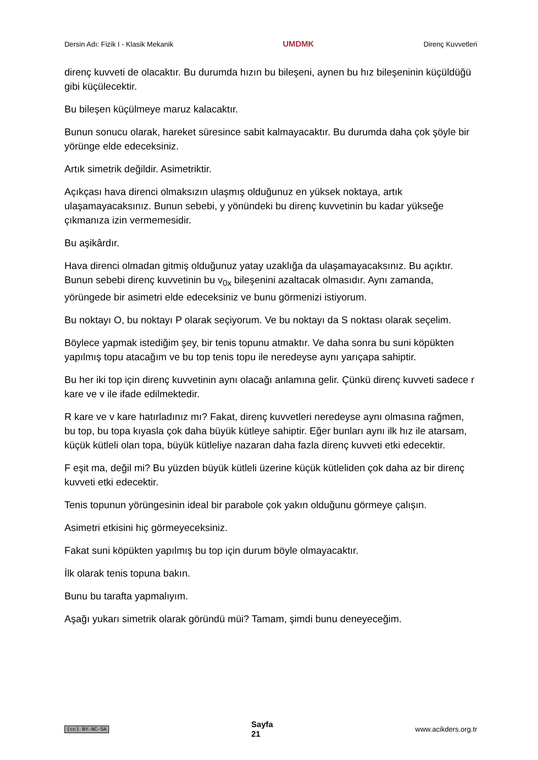Dersin Adı: Fizik I - Klasik Mekanik UMDMK Direnç Kuvvetleri
direnç kuvveti de olacaktır. Bu durumda hızın bu bileşeni, aynen bu hız bileşeninin küçüldüğü gibi küçülecektir.
Bu bileşen küçülmeye maruz kalacaktır.
Bunun sonucu olarak, hareket süresince sabit kalmayacaktır. Bu durumda daha çok şöyle bir yörünge elde edeceksiniz.
Artık simetrik değildir. Asimetriktir.
Açıkçası hava direnci olmaksızın ulaşmış olduğunuz en yüksek noktaya, artık ulaşamayacaksınız. Bunun sebebi, y yönündeki bu direnç kuvvetinin bu kadar yükseğe çıkmanıza izin vermemesidir.
Bu aşikârdır.
Hava direnci olmadan gitmiş olduğunuz yatay uzaklığa da ulaşamayacaksınız. Bu açıktır. Bunun sebebi direnç kuvvetinin bu v<sub>0x</sub> bileşenini azaltacak olmasıdır. Aynı zamanda, yörüngede bir asimetri elde edeceksiniz ve bunu görmenizi istiyorum.
Bu noktayı O, bu noktayı P olarak seçiyorum. Ve bu noktayı da S noktası olarak seçelim.
Böylece yapmak istediğim şey, bir tenis topunu atmaktır. Ve daha sonra bu suni köpükten yapılmış topu atacağım ve bu top tenis topu ile neredeyse aynı yarıçapa sahiptir.
Bu her iki top için direnç kuvvetinin aynı olacağı anlamına gelir. Çünkü direnç kuvveti sadece r kare ve v ile ifade edilmektedir.
R kare ve v kare hatırladınız mı? Fakat, direnç kuvvetleri neredeyse aynı olmasına rağmen, bu top, bu topa kıyasla çok daha büyük kütleye sahiptir. Eğer bunları aynı ilk hız ile atarsam, küçük kütleli olan topa, büyük kütleliye nazaran daha fazla direnç kuvveti etki edecektir.
F eşit ma, değil mi? Bu yüzden büyük kütleli üzerine küçük kütleliden çok daha az bir direnç kuvveti etki edecektir.
Tenis topunun yörüngesinin ideal bir parabole çok yakın olduğunu görmeye çalışın.
Asimetri etkisini hiç görmeyeceksiniz.
Fakat suni köpükten yapılmış bu top için durum böyle olmayacaktır.
İlk olarak tenis topuna bakın.
Bunu bu tarafta yapmalıyım.
Aşağı yukarı simetrik olarak göründü müi? Tamam, şimdi bunu deneyeceğim.
(cc) BY-NC-SA Sayfa
21 www.acikders.org.tr